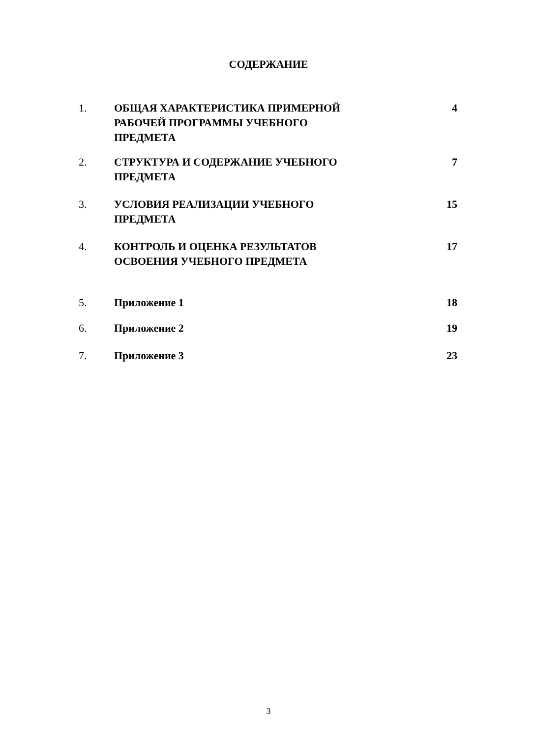СОДЕРЖАНИЕ
| 1. | ОБЩАЯ ХАРАКТЕРИСТИКА ПРИМЕРНОЙ РАБОЧЕЙ ПРОГРАММЫ УЧЕБНОГО ПРЕДМЕТА | 4 |
| 2. | СТРУКТУРА И СОДЕРЖАНИЕ УЧЕБНОГО ПРЕДМЕТА | 7 |
| 3. | УСЛОВИЯ РЕАЛИЗАЦИИ УЧЕБНОГО ПРЕДМЕТА | 15 |
| 4. | КОНТРОЛЬ И ОЦЕНКА РЕЗУЛЬТАТОВ ОСВОЕНИЯ УЧЕБНОГО ПРЕДМЕТА | 17 |
| 5. | Приложение 1 | 18 |
| 6. | Приложение 2 | 19 |
| 7. | Приложение 3 | 23 |
3